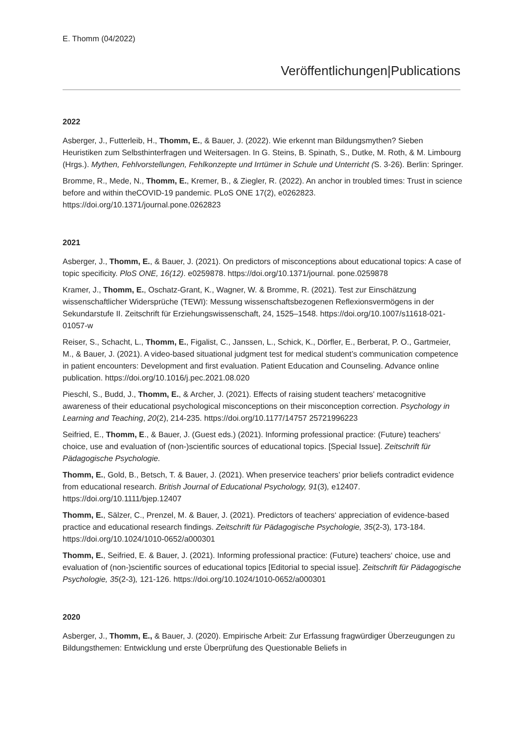E. Thomm (04/2022)
Veröffentlichungen|Publications
2022
Asberger, J., Futterleib, H., Thomm, E., & Bauer, J. (2022). Wie erkennt man Bildungsmythen? Sieben Heuristiken zum Selbsthinterfragen und Weitersagen. In G. Steins, B. Spinath, S., Dutke, M. Roth, & M. Limbourg (Hrgs.). Mythen, Fehlvorstellungen, Fehlkonzepte und Irrtümer in Schule und Unterricht (S. 3-26). Berlin: Springer.
Bromme, R., Mede, N., Thomm, E., Kremer, B., & Ziegler, R. (2022). An anchor in troubled times: Trust in science before and within theCOVID-19 pandemic. PLoS ONE 17(2), e0262823. https://doi.org/10.1371/journal.pone.0262823
2021
Asberger, J., Thomm, E., & Bauer, J. (2021). On predictors of misconceptions about educational topics: A case of topic specificity. PloS ONE, 16(12). e0259878. https://doi.org/10.1371/journal. pone.0259878
Kramer, J., Thomm, E., Oschatz-Grant, K., Wagner, W. & Bromme, R. (2021). Test zur Einschätzung wissenschaftlicher Widersprüche (TEWI): Messung wissenschaftsbezogenen Reflexionsvermögens in der Sekundarstufe II. Zeitschrift für Erziehungswissenschaft, 24, 1525–1548. https://doi.org/10.1007/s11618-021-01057-w
Reiser, S., Schacht, L., Thomm, E., Figalist, C., Janssen, L., Schick, K., Dörfler, E., Berberat, P. O., Gartmeier, M., & Bauer, J. (2021). A video-based situational judgment test for medical student’s communication competence in patient encounters: Development and first evaluation. Patient Education and Counseling. Advance online publication. https://doi.org/10.1016/j.pec.2021.08.020
Pieschl, S., Budd, J., Thomm, E., & Archer, J. (2021). Effects of raising student teachers' metacognitive awareness of their educational psychological misconceptions on their misconception correction. Psychology in Learning and Teaching, 20(2), 214-235. https://doi.org/10.1177/14757 25721996223
Seifried, E., Thomm, E., & Bauer, J. (Guest eds.) (2021). Informing professional practice: (Future) teachers‘ choice, use and evaluation of (non-)scientific sources of educational topics. [Special Issue]. Zeitschrift für Pädagogische Psychologie.
Thomm, E., Gold, B., Betsch, T. & Bauer, J. (2021). When preservice teachers’ prior beliefs contradict evidence from educational research. British Journal of Educational Psychology, 91(3), e12407. https://doi.org/10.1111/bjep.12407
Thomm, E., Sälzer, C., Prenzel, M. & Bauer, J. (2021). Predictors of teachers‘ appreciation of evidence-based practice and educational research findings. Zeitschrift für Pädagogische Psychologie, 35(2-3), 173-184. https://doi.org/10.1024/1010-0652/a000301
Thomm, E., Seifried, E. & Bauer, J. (2021). Informing professional practice: (Future) teachers‘ choice, use and evaluation of (non-)scientific sources of educational topics [Editorial to special issue]. Zeitschrift für Pädagogische Psychologie, 35(2-3), 121-126. https://doi.org/10.1024/1010-0652/a000301
2020
Asberger, J., Thomm, E., & Bauer, J. (2020). Empirische Arbeit: Zur Erfassung fragwürdiger Überzeugungen zu Bildungsthemen: Entwicklung und erste Überprüfung des Questionable Beliefs in